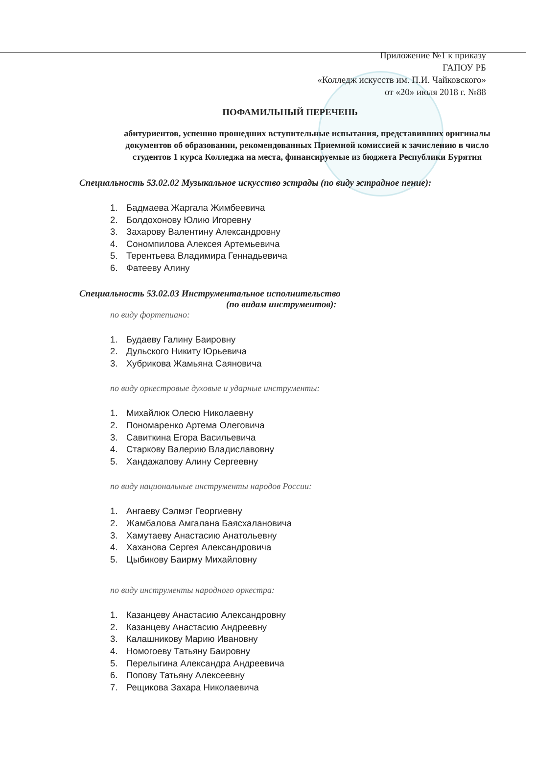Приложение №1 к приказу
ГАПОУ РБ
«Колледж искусств им. П.И. Чайковского»
от «20» июля 2018 г. №88
ПОФАМИЛЬНЫЙ ПЕРЕЧЕНЬ
абитуриентов, успешно прошедших вступительные испытания, представивших оригиналы документов об образовании, рекомендованных Приемной комиссией к зачислению в число студентов 1 курса Колледжа на места, финансируемые из бюджета Республики Бурятия
Специальность 53.02.02 Музыкальное искусство эстрады (по виду эстрадное пение):
1. Бадмаева Жаргала Жимбеевича
2. Болдохонову Юлию Игоревну
3. Захарову Валентину Александровну
4. Сономпилова Алексея Артемьевича
5. Терентьева Владимира Геннадьевича
6. Фатееву Алину
Специальность 53.02.03 Инструментальное исполнительство
(по видам инструментов):
по виду фортепиано:
1. Будаеву Галину Баировну
2. Дульского Никиту Юрьевича
3. Хубрикова Жамьяна Саяновича
по виду оркестровые духовые и ударные инструменты:
1. Михайлюк Олесю Николаевну
2. Пономаренко Артема Олеговича
3. Савиткина Егора Васильевича
4. Старкову Валерию Владиславовну
5. Хандажапову Алину Сергеевну
по виду национальные инструменты народов России:
1. Ангаеву Сэлмэг Георгиевну
2. Жамбалова Амгалана Баясхалановича
3. Хамутаеву Анастасию Анатольевну
4. Хаханова Сергея Александровича
5. Цыбикову Баирму Михайловну
по виду инструменты народного оркестра:
1. Казанцеву Анастасию Александровну
2. Казанцеву Анастасию Андреевну
3. Калашникову Марию Ивановну
4. Номогоеву Татьяну Баировну
5. Перелыгина Александра Андреевича
6. Попову Татьяну Алексеевну
7. Рещикова Захара Николаевича